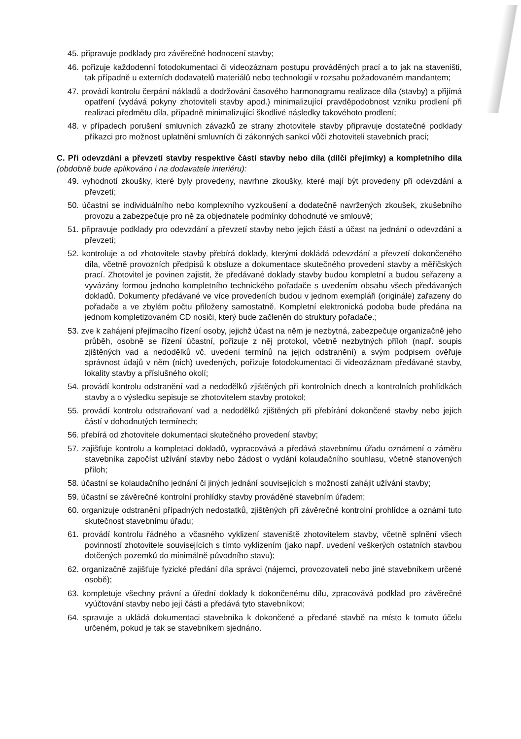45. připravuje podklady pro závěrečné hodnocení stavby;
46. pořizuje každodenní fotodokumentaci či videozáznam postupu prováděných prací a to jak na staveništi, tak případně u externích dodavatelů materiálů nebo technologií v rozsahu požadovaném mandantem;
47. provádí kontrolu čerpání nákladů a dodržování časového harmonogramu realizace díla (stavby) a přijímá opatření (vydává pokyny zhotoviteli stavby apod.) minimalizující pravděpodobnost vzniku prodlení při realizaci předmětu díla, případně minimalizující škodlivé následky takovéhoto prodlení;
48. v případech porušení smluvních závazků ze strany zhotovitele stavby připravuje dostatečné podklady příkazci pro možnost uplatnění smluvních či zákonných sankcí vůči zhotoviteli stavebních prací;
C. Při odevzdání a převzetí stavby respektive částí stavby nebo díla (dílčí přejímky) a kompletního díla (obdobně bude aplikováno i na dodavatele interiéru):
49. vyhodnotí zkoušky, které byly provedeny, navrhne zkoušky, které mají být provedeny při odevzdání a převzetí;
50. účastní se individuálního nebo komplexního vyzkoušení a dodatečně navržených zkoušek, zkušebního provozu a zabezpečuje pro ně za objednatele podmínky dohodnuté ve smlouvě;
51. připravuje podklady pro odevzdání a převzetí stavby nebo jejich částí a účast na jednání o odevzdání a převzetí;
52. kontroluje a od zhotovitele stavby přebírá doklady, kterými dokládá odevzdání a převzetí dokončeného díla, včetně provozních předpisů k obsluze a dokumentace skutečného provedení stavby a měřičských prací. Zhotovitel je povinen zajistit, že předávané doklady stavby budou kompletní a budou seřazeny a vyvázány formou jednoho kompletního technického pořadače s uvedením obsahu všech předávaných dokladů. Dokumenty předávané ve více provedeních budou v jednom exempláři (originále) zařazeny do pořadače a ve zbylém počtu přiloženy samostatně. Kompletní elektronická podoba bude předána na jednom kompletizovaném CD nosiči, který bude začleněn do struktury pořadače.;
53. zve k zahájení přejímacího řízení osoby, jejichž účast na něm je nezbytná, zabezpečuje organizačně jeho průběh, osobně se řízení účastní, pořizuje z něj protokol, včetně nezbytných příloh (např. soupis zjištěných vad a nedodělků vč. uvedení termínů na jejich odstranění) a svým podpisem ověřuje správnost údajů v něm (nich) uvedených, pořizuje fotodokumentaci či videozáznam předávané stavby, lokality stavby a příslušného okolí;
54. provádí kontrolu odstranění vad a nedodělků zjištěných při kontrolních dnech a kontrolních prohlídkách stavby a o výsledku sepisuje se zhotovitelem stavby protokol;
55. provádí kontrolu odstraňovaní vad a nedodělků zjištěných při přebírání dokončené stavby nebo jejich částí v dohodnutých termínech;
56. přebírá od zhotovitele dokumentaci skutečného provedení stavby;
57. zajišťuje kontrolu a kompletaci dokladů, vypracovává a předává stavebnímu úřadu oznámení o záměru stavebníka započíst užívání stavby nebo žádost o vydání kolaudačního souhlasu, včetně stanovených příloh;
58. účastní se kolaudačního jednání či jiných jednání souvisejících s možností zahájit užívání stavby;
59. účastní se závěrečné kontrolní prohlídky stavby prováděné stavebním úřadem;
60. organizuje odstranění případných nedostatků, zjištěných při závěrečné kontrolní prohlídce a oznámí tuto skutečnost stavebnímu úřadu;
61. provádí kontrolu řádného a včasného vyklizení staveniště zhotovitelem stavby, včetně splnění všech povinností zhotovitele souvisejících s tímto vyklizením (jako např. uvedení veškerých ostatních stavbou dotčených pozemků do minimálně původního stavu);
62. organizačně zajišťuje fyzické předání díla správci (nájemci, provozovateli nebo jiné stavebníkem určené osobě);
63. kompletuje všechny právní a úřední doklady k dokončenému dílu, zpracovává podklad pro závěrečné vyúčtování stavby nebo její části a předává tyto stavebníkovi;
64. spravuje a ukládá dokumentaci stavebníka k dokončené a předané stavbě na místo k tomuto účelu určeném, pokud je tak se stavebníkem sjednáno.